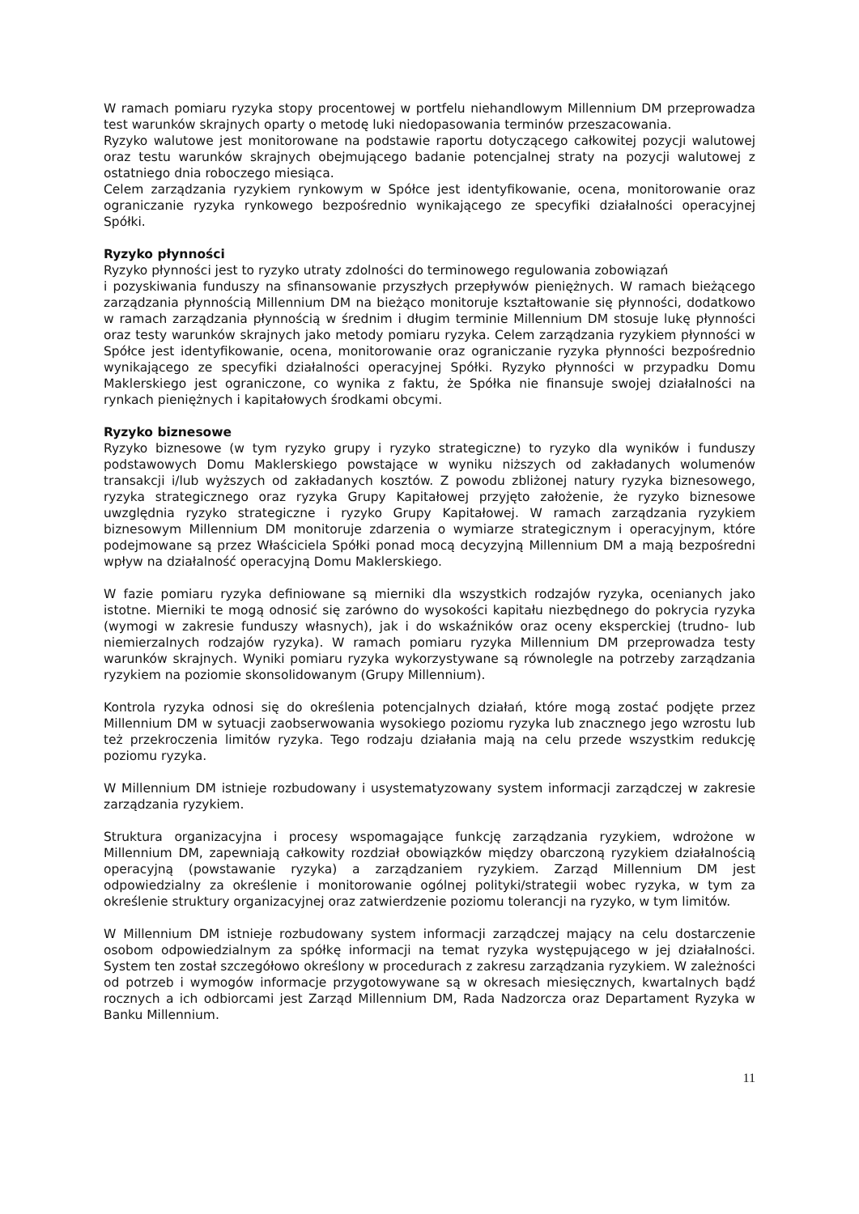W ramach pomiaru ryzyka stopy procentowej w portfelu niehandlowym Millennium DM przeprowadza test warunków skrajnych oparty o metodę luki niedopasowania terminów przeszacowania.
Ryzyko walutowe jest monitorowane na podstawie raportu dotyczącego całkowitej pozycji walutowej oraz testu warunków skrajnych obejmującego badanie potencjalnej straty na pozycji walutowej z ostatniego dnia roboczego miesiąca.
Celem zarządzania ryzykiem rynkowym w Spółce jest identyfikowanie, ocena, monitorowanie oraz ograniczanie ryzyka rynkowego bezpośrednio wynikającego ze specyfiki działalności operacyjnej Spółki.
Ryzyko płynności
Ryzyko płynności jest to ryzyko utraty zdolności do terminowego regulowania zobowiązań
i pozyskiwania funduszy na sfinansowanie przyszłych przepływów pieniężnych. W ramach bieżącego zarządzania płynnością Millennium DM na bieżąco monitoruje kształtowanie się płynności, dodatkowo w ramach zarządzania płynnością w średnim i długim terminie Millennium DM stosuje lukę płynności oraz testy warunków skrajnych jako metody pomiaru ryzyka. Celem zarządzania ryzykiem płynności w Spółce jest identyfikowanie, ocena, monitorowanie oraz ograniczanie ryzyka płynności bezpośrednio wynikającego ze specyfiki działalności operacyjnej Spółki. Ryzyko płynności w przypadku Domu Maklerskiego jest ograniczone, co wynika z faktu, że Spółka nie finansuje swojej działalności na rynkach pieniężnych i kapitałowych środkami obcymi.
Ryzyko biznesowe
Ryzyko biznesowe (w tym ryzyko grupy i ryzyko strategiczne) to ryzyko dla wyników i funduszy podstawowych Domu Maklerskiego powstające w wyniku niższych od zakładanych wolumenów transakcji i/lub wyższych od zakładanych kosztów. Z powodu zbliżonej natury ryzyka biznesowego, ryzyka strategicznego oraz ryzyka Grupy Kapitałowej przyjęto założenie, że ryzyko biznesowe uwzględnia ryzyko strategiczne i ryzyko Grupy Kapitałowej. W ramach zarządzania ryzykiem biznesowym Millennium DM monitoruje zdarzenia o wymiarze strategicznym i operacyjnym, które podejmowane są przez Właściciela Spółki ponad mocą decyzyjną Millennium DM a mają bezpośredni wpływ na działalność operacyjną Domu Maklerskiego.
W fazie pomiaru ryzyka definiowane są mierniki dla wszystkich rodzajów ryzyka, ocenianych jako istotne. Mierniki te mogą odnosić się zarówno do wysokości kapitału niezbędnego do pokrycia ryzyka (wymogi w zakresie funduszy własnych), jak i do wskaźników oraz oceny eksperckiej (trudno- lub niemierzalnych rodzajów ryzyka). W ramach pomiaru ryzyka Millennium DM przeprowadza testy warunków skrajnych. Wyniki pomiaru ryzyka wykorzystywane są równolegle na potrzeby zarządzania ryzykiem na poziomie skonsolidowanym (Grupy Millennium).
Kontrola ryzyka odnosi się do określenia potencjalnych działań, które mogą zostać podjęte przez Millennium DM w sytuacji zaobserwowania wysokiego poziomu ryzyka lub znacznego jego wzrostu lub też przekroczenia limitów ryzyka. Tego rodzaju działania mają na celu przede wszystkim redukcję poziomu ryzyka.
W Millennium DM istnieje rozbudowany i usystematyzowany system informacji zarządczej w zakresie zarządzania ryzykiem.
Struktura organizacyjna i procesy wspomagające funkcję zarządzania ryzykiem, wdrożone w Millennium DM, zapewniają całkowity rozdział obowiązków między obarczoną ryzykiem działalnością operacyjną (powstawanie ryzyka) a zarządzaniem ryzykiem. Zarząd Millennium DM jest odpowiedzialny za określenie i monitorowanie ogólnej polityki/strategii wobec ryzyka, w tym za określenie struktury organizacyjnej oraz zatwierdzenie poziomu tolerancji na ryzyko, w tym limitów.
W Millennium DM istnieje rozbudowany system informacji zarządczej mający na celu dostarczenie osobom odpowiedzialnym za spółkę informacji na temat ryzyka występującego w jej działalności. System ten został szczegółowo określony w procedurach z zakresu zarządzania ryzykiem. W zależności od potrzeb i wymogów informacje przygotowywane są w okresach miesięcznych, kwartalnych bądź rocznych a ich odbiorcami jest Zarząd Millennium DM, Rada Nadzorcza oraz Departament Ryzyka w Banku Millennium.
11